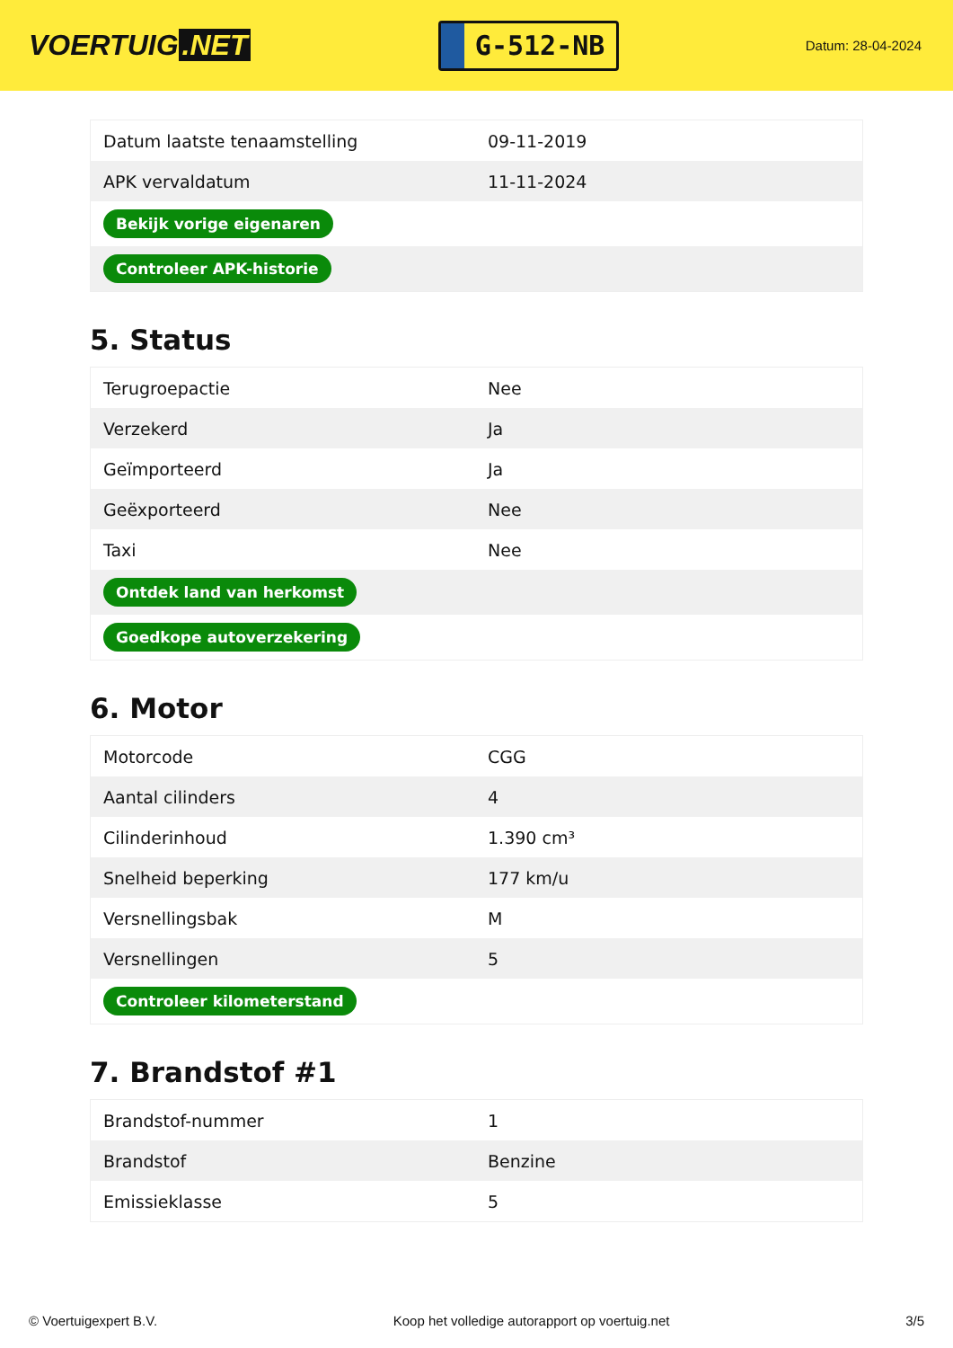VOERTUIG.NET
G-512-NB
Datum: 28-04-2024
| Datum laatste tenaamstelling | 09-11-2019 |
| APK vervaldatum | 11-11-2024 |
| Bekijk vorige eigenaren | |
| Controleer APK-historie | |
5. Status
| Terugroepactie | Nee |
| Verzekerd | Ja |
| Geïmporteerd | Ja |
| Geëxporteerd | Nee |
| Taxi | Nee |
| Ontdek land van herkomst | |
| Goedkope autoverzekering | |
6. Motor
| Motorcode | CGG |
| Aantal cilinders | 4 |
| Cilinderinhoud | 1.390 cm³ |
| Snelheid beperking | 177 km/u |
| Versnellingsbak | M |
| Versnellingen | 5 |
| Controleer kilometerstand | |
7. Brandstof #1
| Brandstof-nummer | 1 |
| Brandstof | Benzine |
| Emissieklasse | 5 |
© Voertuigexpert B.V. Koop het volledige autorapport op voertuig.net 3/5